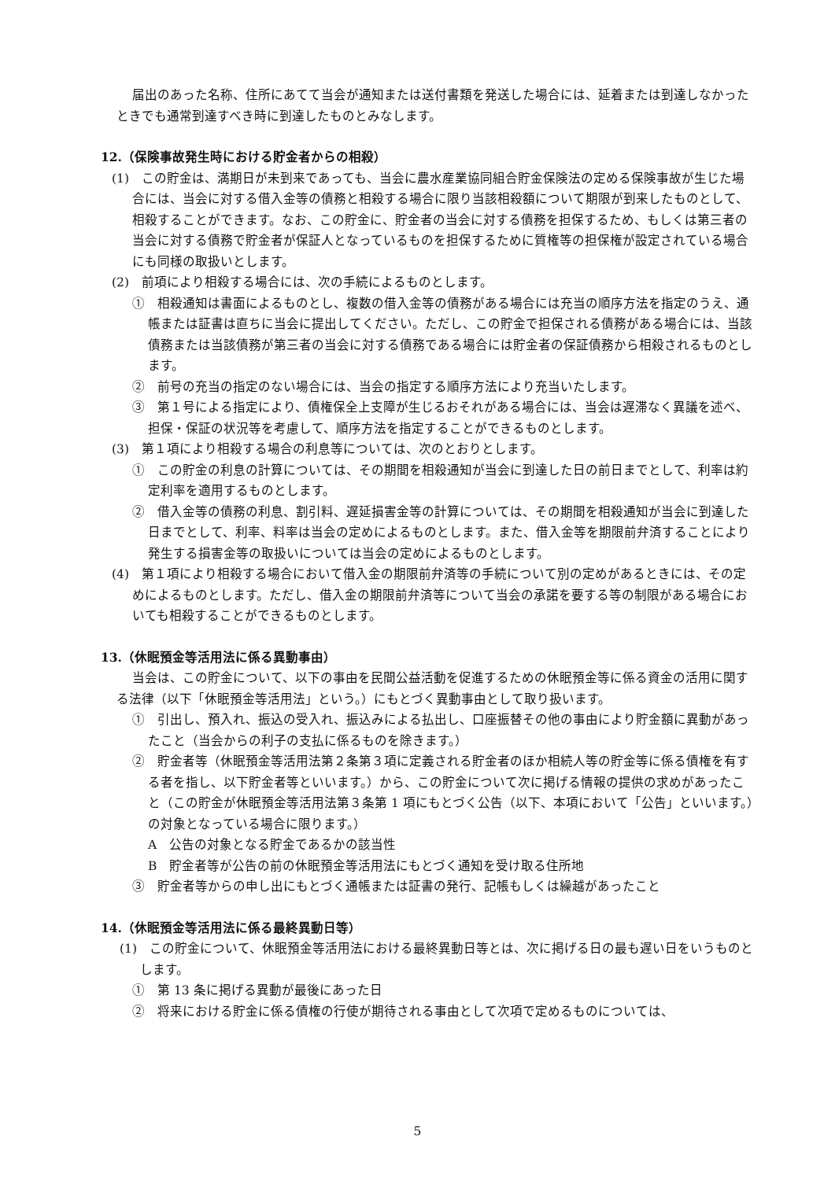届出のあった名称、住所にあてて当会が通知または送付書類を発送した場合には、延着または到達しなかったときでも通常到達すべき時に到達したものとみなします。
12.（保険事故発生時における貯金者からの相殺）
(1)　この貯金は、満期日が未到来であっても、当会に農水産業協同組合貯金保険法の定める保険事故が生じた場合には、当会に対する借入金等の債務と相殺する場合に限り当該相殺額について期限が到来したものとして、相殺することができます。なお、この貯金に、貯金者の当会に対する債務を担保するため、もしくは第三者の当会に対する債務で貯金者が保証人となっているものを担保するために質権等の担保権が設定されている場合にも同様の取扱いとします。
(2)　前項により相殺する場合には、次の手続によるものとします。
①　相殺通知は書面によるものとし、複数の借入金等の債務がある場合には充当の順序方法を指定のうえ、通帳または証書は直ちに当会に提出してください。ただし、この貯金で担保される債務がある場合には、当該債務または当該債務が第三者の当会に対する債務である場合には貯金者の保証債務から相殺されるものとします。
②　前号の充当の指定のない場合には、当会の指定する順序方法により充当いたします。
③　第１号による指定により、債権保全上支障が生じるおそれがある場合には、当会は遅滞なく異議を述べ、担保・保証の状況等を考慮して、順序方法を指定することができるものとします。
(3)　第１項により相殺する場合の利息等については、次のとおりとします。
①　この貯金の利息の計算については、その期間を相殺通知が当会に到達した日の前日までとして、利率は約定利率を適用するものとします。
②　借入金等の債務の利息、割引料、遅延損害金等の計算については、その期間を相殺通知が当会に到達した日までとして、利率、料率は当会の定めによるものとします。また、借入金等を期限前弁済することにより発生する損害金等の取扱いについては当会の定めによるものとします。
(4)　第１項により相殺する場合において借入金の期限前弁済等の手続について別の定めがあるときには、その定めによるものとします。ただし、借入金の期限前弁済等について当会の承諾を要する等の制限がある場合においても相殺することができるものとします。
13.（休眠預金等活用法に係る異動事由）
当会は、この貯金について、以下の事由を民間公益活動を促進するための休眠預金等に係る資金の活用に関する法律（以下「休眠預金等活用法」という。）にもとづく異動事由として取り扱います。
①　引出し、預入れ、振込の受入れ、振込みによる払出し、口座振替その他の事由により貯金額に異動があったこと（当会からの利子の支払に係るものを除きます。）
②　貯金者等（休眠預金等活用法第２条第３項に定義される貯金者のほか相続人等の貯金等に係る債権を有する者を指し、以下貯金者等といいます。）から、この貯金について次に掲げる情報の提供の求めがあったこと（この貯金が休眠預金等活用法第３条第 1 項にもとづく公告（以下、本項において「公告」といいます。）の対象となっている場合に限ります。）
A　公告の対象となる貯金であるかの該当性
B　貯金者等が公告の前の休眠預金等活用法にもとづく通知を受け取る住所地
③　貯金者等からの申し出にもとづく通帳または証書の発行、記帳もしくは繰越があったこと
14.（休眠預金等活用法に係る最終異動日等）
(1)　この貯金について、休眠預金等活用法における最終異動日等とは、次に掲げる日の最も遅い日をいうものとします。
①　第 13 条に掲げる異動が最後にあった日
②　将来における貯金に係る債権の行使が期待される事由として次項で定めるものについては、
5